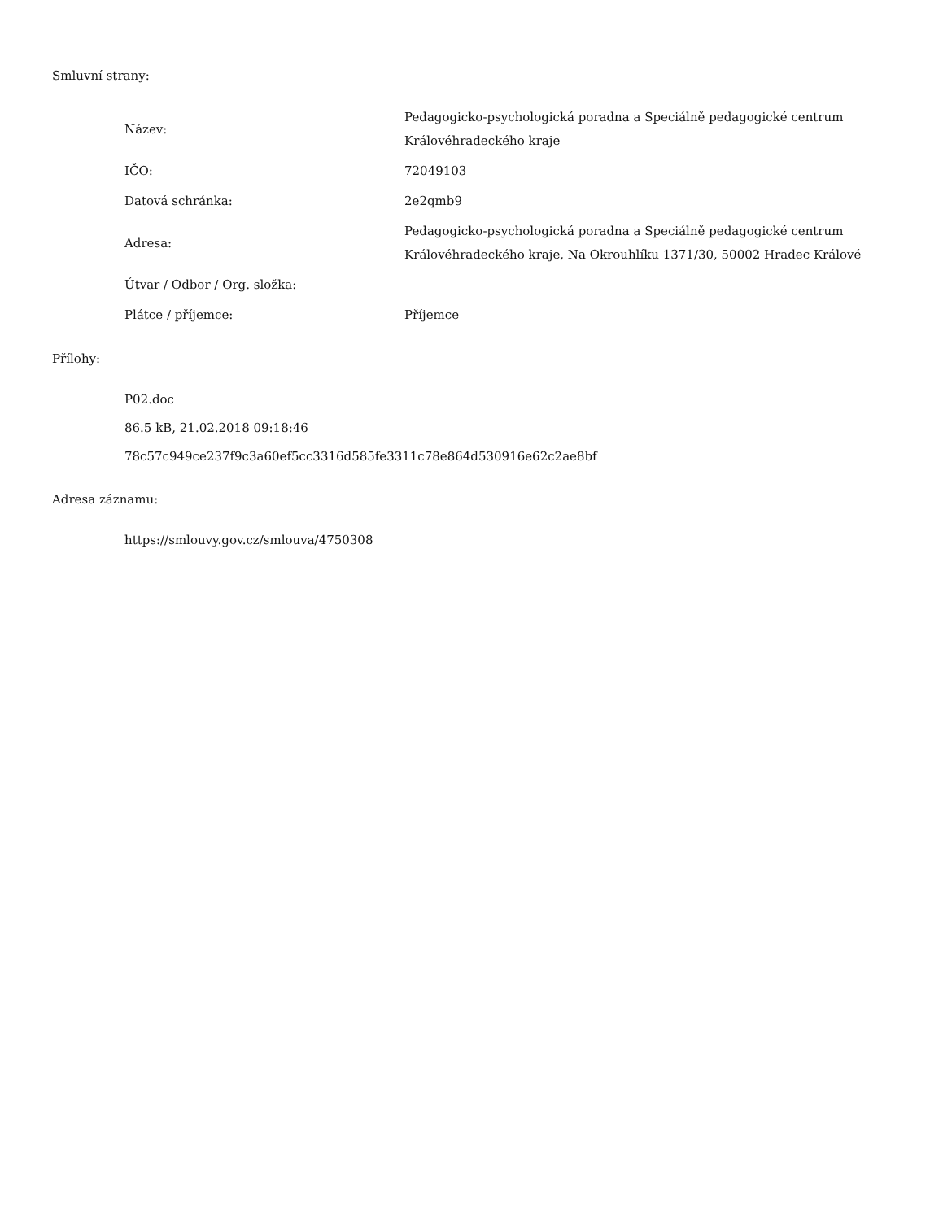Smluvní strany:
| Název: | Pedagogicko-psychologická poradna a Speciálně pedagogické centrum Královéhradeckého kraje |
| IČO: | 72049103 |
| Datová schránka: | 2e2qmb9 |
| Adresa: | Pedagogicko-psychologická poradna a Speciálně pedagogické centrum Královéhradeckého kraje, Na Okrouhlíku 1371/30, 50002 Hradec Králové |
| Útvar / Odbor / Org. složka: | |
| Plátce / příjemce: | Příjemce |
Přílohy:
P02.doc
86.5 kB, 21.02.2018 09:18:46
78c57c949ce237f9c3a60ef5cc3316d585fe3311c78e864d530916e62c2ae8bf
Adresa záznamu:
https://smlouvy.gov.cz/smlouva/4750308